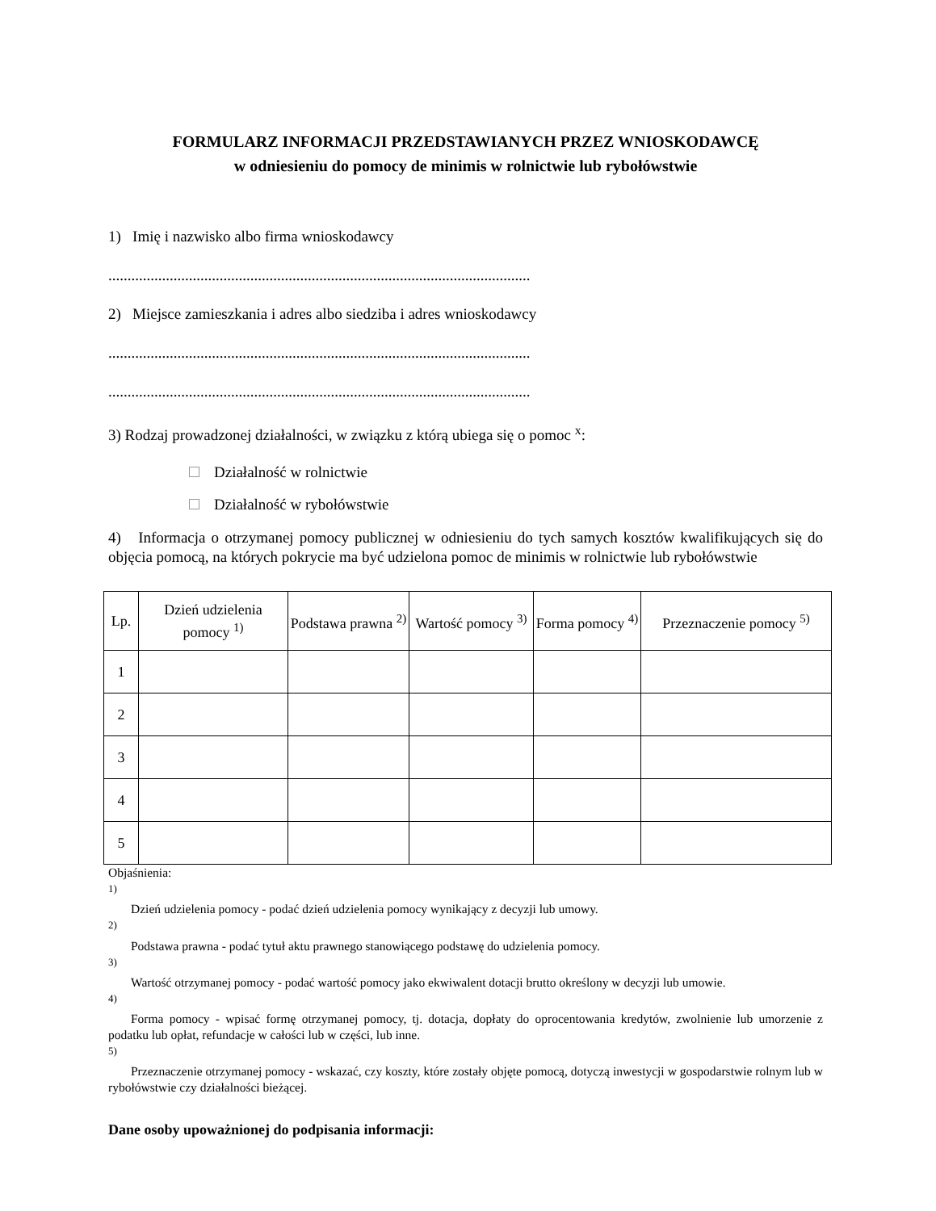FORMULARZ INFORMACJI PRZEDSTAWIANYCH PRZEZ WNIOSKODAWCĘ
w odniesieniu do pomocy de minimis w rolnictwie lub rybołówstwie
1) Imię i nazwisko albo firma wnioskodawcy
..............................................................................................................
2) Miejsce zamieszkania i adres albo siedziba i adres wnioskodawcy
..............................................................................................................
..............................................................................................................
3) Rodzaj prowadzonej działalności, w związku z którą ubiega się o pomoc <sup>x</sup>:
Działalność w rolnictwie
Działalność w rybołówstwie
4) Informacja o otrzymanej pomocy publicznej w odniesieniu do tych samych kosztów kwalifikujących się do objęcia pomocą, na których pokrycie ma być udzielona pomoc de minimis w rolnictwie lub rybołówstwie
| Lp. | Dzień udzielenia pomocy <sup>1)</sup> | Podstawa prawna <sup>2)</sup> | Wartość pomocy <sup>3)</sup> | Forma pomocy <sup>4)</sup> | Przeznaczenie pomocy <sup>5)</sup> |
| --- | --- | --- | --- | --- | --- |
| 1 | | | | | |
| 2 | | | | | |
| 3 | | | | | |
| 4 | | | | | |
| 5 | | | | | |
Objaśnienia:
<sup>1)</sup>
Dzień udzielenia pomocy - podać dzień udzielenia pomocy wynikający z decyzji lub umowy.
<sup>2)</sup>
Podstawa prawna - podać tytuł aktu prawnego stanowiącego podstawę do udzielenia pomocy.
<sup>3)</sup>
Wartość otrzymanej pomocy - podać wartość pomocy jako ekwiwalent dotacji brutto określony w decyzji lub umowie.
<sup>4)</sup>
Forma pomocy - wpisać formę otrzymanej pomocy, tj. dotacja, dopłaty do oprocentowania kredytów, zwolnienie lub umorzenie z podatku lub opłat, refundacje w całości lub w części, lub inne.
<sup>5)</sup>
Przeznaczenie otrzymanej pomocy - wskazać, czy koszty, które zostały objęte pomocą, dotyczą inwestycji w gospodarstwie rolnym lub w rybołówstwie czy działalności bieżącej.
Dane osoby upoważnionej do podpisania informacji: